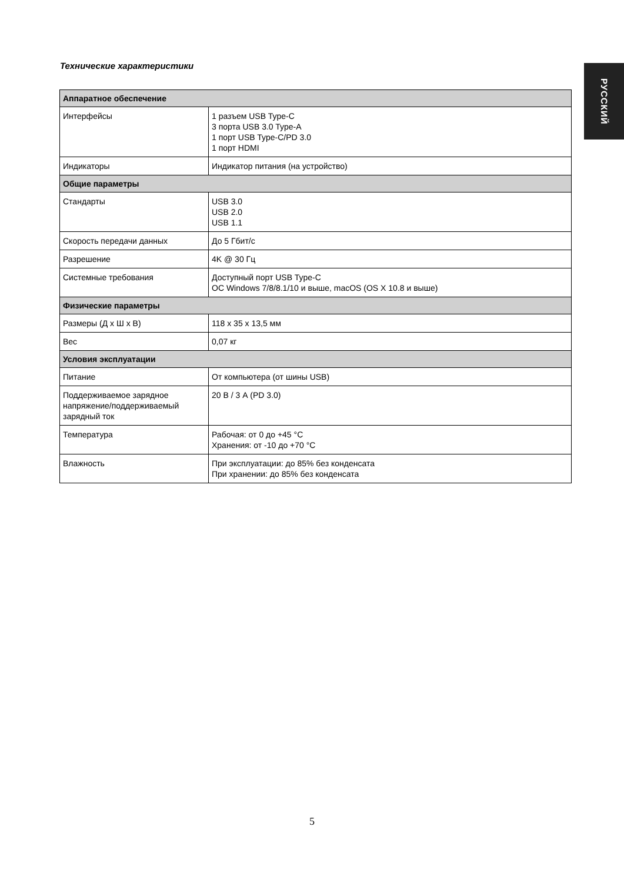РУССКИЙ
Технические характеристики
| Аппаратное обеспечение | |
| --- | --- |
| Интерфейсы | 1 разъем USB Type-C 3 порта USB 3.0 Type-A 1 порт USB Type-C/PD 3.0 1 порт HDMI |
| Индикаторы | Индикатор питания (на устройство) |
| Общие параметры | |
| Стандарты | USB 3.0 USB 2.0 USB 1.1 |
| Скорость передачи данных | До 5 Гбит/с |
| Разрешение | 4K @ 30 Гц |
| Системные требования | Доступный порт USB Type-C ОС Windows 7/8/8.1/10 и выше, macOS (OS X 10.8 и выше) |
| Физические параметры | |
| Размеры (Д x Ш x В) | 118 x 35 x 13,5 мм |
| Вес | 0,07 кг |
| Условия эксплуатации | |
| Питание | От компьютера (от шины USB) |
| Поддерживаемое зарядное напряжение/поддерживаемый зарядный ток | 20 В / 3 А (PD 3.0) |
| Температура | Рабочая: от 0 до +45 °C Хранения: от -10 до +70 °C |
| Влажность | При эксплуатации: до 85% без конденсата При хранении: до 85% без конденсата |
5